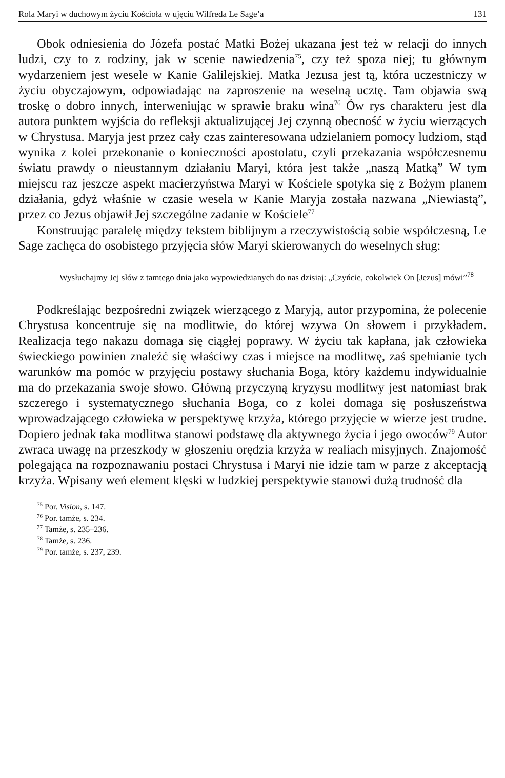Rola Maryi w duchowym życiu Kościoła w ujęciu Wilfreda Le Sage’a 131
Obok odniesienia do Józefa postać Matki Bożej ukazana jest też w relacji do innych ludzi, czy to z rodziny, jak w scenie nawiedzenia<sup>75</sup>, czy też spoza niej; tu głównym wydarzeniem jest wesele w Kanie Galilejskiej. Matka Jezusa jest tą, która uczestniczy w życiu obyczajowym, odpowiadając na zaproszenie na weselną ucztę. Tam objawia swą troskę o dobro innych, interweniując w sprawie braku wina<sup>76</sup> Ów rys charakteru jest dla autora punktem wyjścia do refleksji aktualizującej Jej czynną obecność w życiu wierzących w Chrystusa. Maryja jest przez cały czas zainteresowana udzielaniem pomocy ludziom, stąd wynika z kolei przekonanie o konieczności apostolatu, czyli przekazania współczesnemu światu prawdy o nieustannym działaniu Maryi, która jest także „naszą Matką” W tym miejscu raz jeszcze aspekt macierzyństwa Maryi w Kościele spotyka się z Bożym planem działania, gdyż właśnie w czasie wesela w Kanie Maryja została nazwana „Niewiastą”, przez co Jezus objawił Jej szczególne zadanie w Kościele<sup>77</sup>
Konstruując paralelę między tekstem biblijnym a rzeczywistością sobie współczesną, Le Sage zachęca do osobistego przyjęcia słów Maryi skierowanych do weselnych sług:
Wysłuchajmy Jej słów z tamtego dnia jako wypowiedzianych do nas dzisiaj: „Czyńcie, cokolwiek On [Jezus] mówi”<sup>78</sup>
Podkreślając bezpośredni związek wierzącego z Maryją, autor przypomina, że polecenie Chrystusa koncentruje się na modlitwie, do której wzywa On słowem i przykładem. Realizacja tego nakazu domaga się ciągłej poprawy. W życiu tak kapłana, jak człowieka świeckiego powinien znaleźć się właściwy czas i miejsce na modlitwę, zaś spełnianie tych warunków ma pomóc w przyjęciu postawy słuchania Boga, który każdemu indywidualnie ma do przekazania swoje słowo. Główną przyczyną kryzysu modlitwy jest natomiast brak szczerego i systematycznego słuchania Boga, co z kolei domaga się posłuszeństwa wprowadzającego człowieka w perspektywę krzyża, którego przyjęcie w wierze jest trudne. Dopiero jednak taka modlitwa stanowi podstawę dla aktywnego życia i jego owoców<sup>79</sup> Autor zwraca uwagę na przeszkody w głoszeniu orędzia krzyża w realiach misyjnych. Znajomość polegająca na rozpoznawaniu postaci Chrystusa i Maryi nie idzie tam w parze z akceptacją krzyża. Wpisany weń element klęski w ludzkiej perspektywie stanowi dużą trudność dla
<sup>75</sup> Por. Vision, s. 147.
<sup>76</sup> Por. tamże, s. 234.
<sup>77</sup> Tamże, s. 235–236.
<sup>78</sup> Tamże, s. 236.
<sup>79</sup> Por. tamże, s. 237, 239.